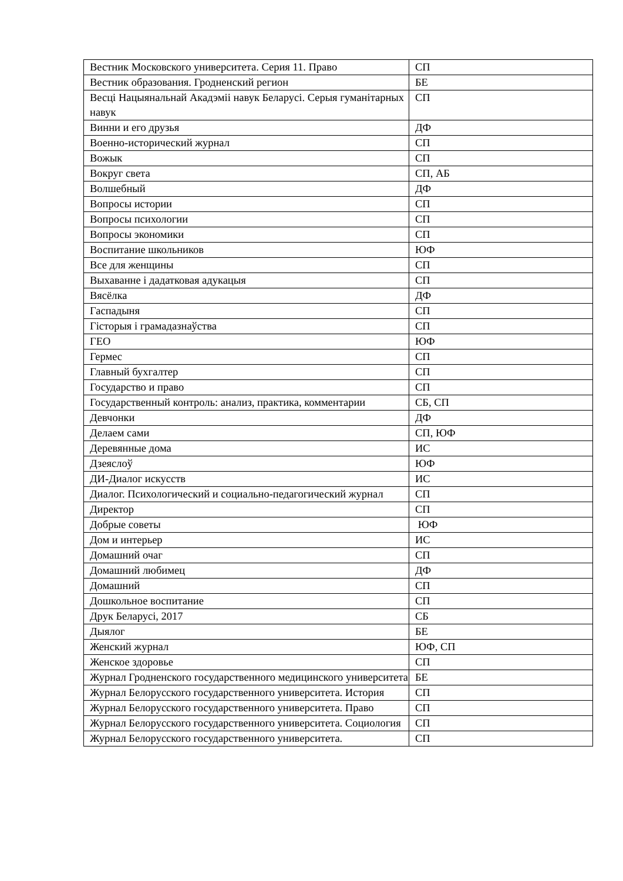| Вестник Московского университета. Серия 11. Право | СП |
| Вестник образования. Гродненский регион | БЕ |
| Весці Нацыянальнай Акадэміі навук Беларусі. Серыя гуманітарных навук | СП |
| Винни и его друзья | ДФ |
| Военно-исторический журнал | СП |
| Вожык | СП |
| Вокруг света | СП, АБ |
| Волшебный | ДФ |
| Вопросы истории | СП |
| Вопросы психологии | СП |
| Вопросы экономики | СП |
| Воспитание школьников | ЮФ |
| Все для женщины | СП |
| Выхаванне і дадатковая адукацыя | СП |
| Вясёлка | ДФ |
| Гаспадыня | СП |
| Гісторыя і грамадазнаўства | СП |
| ГЕО | ЮФ |
| Гермес | СП |
| Главный бухгалтер | СП |
| Государство и право | СП |
| Государственный контроль: анализ, практика, комментарии | СБ, СП |
| Девчонки | ДФ |
| Делаем сами | СП, ЮФ |
| Деревянные дома | ИС |
| Дзеяслоў | ЮФ |
| ДИ-Диалог искусств | ИС |
| Диалог. Психологический и социально-педагогический журнал | СП |
| Директор | СП |
| Добрые советы | ЮФ |
| Дом и интерьер | ИС |
| Домашний очаг | СП |
| Домашний любимец | ДФ |
| Домашний | СП |
| Дошкольное воспитание | СП |
| Друк Беларусі, 2017 | СБ |
| Дыялог | БЕ |
| Женский журнал | ЮФ, СП |
| Женское здоровье | СП |
| Журнал Гродненского государственного медицинского университета | БЕ |
| Журнал Белорусского государственного университета. История | СП |
| Журнал Белорусского государственного университета. Право | СП |
| Журнал Белорусского государственного университета. Социология | СП |
| Журнал Белорусского государственного университета. | СП |